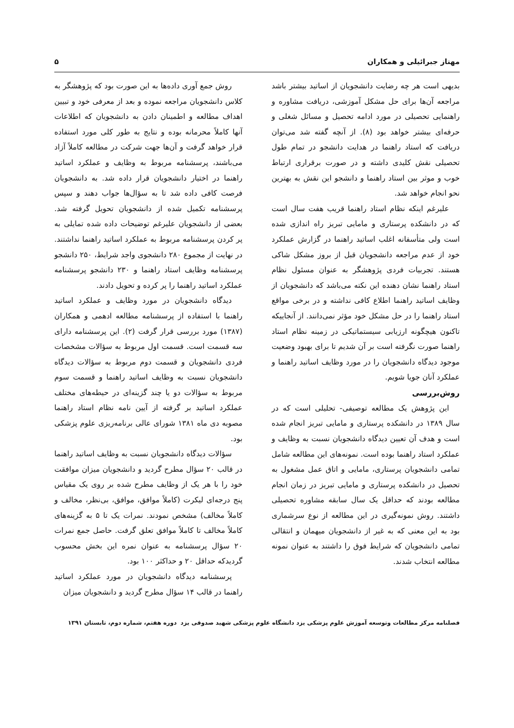مهناز جبرائیلی و همکاران ۵
بدیهی است هر چه رضایت دانشجویان از اساتید بیشتر باشد مراجعه آن‌ها برای حل مشکل آموزشی، دریافت مشاوره و راهنمایی تحصیلی در مورد ادامه تحصیل و مسائل شغلی و حرفه‌ای بیشتر خواهد بود (۸). از آنچه گفته شد می‌توان دریافت که استاد راهنما در هدایت دانشجو در تمام طول تحصیلی نقش کلیدی داشته و در صورت برقراری ارتباط خوب و موثر بین استاد راهنما و دانشجو این نقش به بهترین نحو انجام خواهد شد.
علیرغم اینکه نظام استاد راهنما قریب هفت سال است که در دانشکده پرستاری و مامایی تبریز راه اندازی شده است ولی متأسفانه اغلب اساتید راهنما در گزارش عملکرد خود از عدم مراجعه دانشجویان قبل از بروز مشکل شاکی هستند. تجربیات فردی پژوهشگر به عنوان مسئول نظام استاد راهنما نشان دهنده این نکته می‌باشد که دانشجویان از وظایف اساتید راهنما اطلاع کافی نداشته و در برخی مواقع استاد راهنما را در حل مشکل خود مؤثر نمی‌دانند. از آنجاییکه تاکنون هیچگونه ارزیابی سیستماتیکی در زمینه نظام استاد راهنما صورت نگرفته است بر آن شدیم تا برای بهبود وضعیت موجود دیدگاه دانشجویان را در مورد وظایف اساتید راهنما و عملکرد آنان جویا شویم.
روش‌بررسی
این پژوهش یک مطالعه توصیفی- تحلیلی است که در سال ۱۳۸۹ در دانشکده پرستاری و مامایی تبریز انجام شده است و هدف آن تعیین دیدگاه دانشجویان نسبت به وظایف و عملکرد استاد راهنما بوده است. نمونه‌های این مطالعه شامل تمامی دانشجویان پرستاری، مامایی و اتاق عمل مشغول به تحصیل در دانشکده پرستاری و مامایی تبریز در زمان انجام مطالعه بودند که حداقل یک سال سابقه مشاوره تحصیلی داشتند. روش نمونه‌گیری در این مطالعه از نوع سرشماری بود به این معنی که به غیر از دانشجویان میهمان و انتقالی تمامی دانشجویان که شرایط فوق را داشتند به عنوان نمونه مطالعه انتخاب شدند.
روش جمع آوری داده‌ها به این صورت بود که پژوهشگر به کلاس دانشجویان مراجعه نموده و بعد از معرفی خود و تبیین اهداف مطالعه و اطمینان دادن به دانشجویان که اطلاعات آنها کاملاً محرمانه بوده و نتایج به طور کلی مورد استفاده قرار خواهد گرفت و آن‌ها جهت شرکت در مطالعه کاملاً آزاد می‌باشند، پرسشنامه مربوط به وظایف و عملکرد اساتید راهنما در اختیار دانشجویان قرار داده شد. به دانشجویان فرصت کافی داده شد تا به سؤال‌ها جواب دهند و سپس پرسشنامه تکمیل شده از دانشجویان تحویل گرفته شد. بعضی از دانشجویان علیرغم توضیحات داده شده تمایلی به پر کردن پرسشنامه مربوط به عملکرد اساتید راهنما نداشتند. در نهایت از مجموع ۲۸۰ دانشجوی واجد شرایط، ۲۵۰ دانشجو پرسشنامه وظایف استاد راهنما و ۲۳۰ دانشجو پرسشنامه عملکرد اساتید راهنما را پر کرده و تحویل دادند.
دیدگاه دانشجویان در مورد وظایف و عملکرد اساتید راهنما با استفاده از پرسشنامه مطالعه ادهمی و همکاران (۱۳۸۷) مورد بررسی قرار گرفت (۲). این پرسشنامه دارای سه قسمت است. قسمت اول مربوط به سؤالات مشخصات فردی دانشجویان و قسمت دوم مربوط به سؤالات دیدگاه دانشجویان نسبت به وظایف اساتید راهنما و قسمت سوم مربوط به سؤالات دو یا چند گزینه‌ای در حیطه‌های مختلف عملکرد اساتید بر گرفته از آیین نامه نظام استاد راهنما مصوبه دی ماه ۱۳۸۱ شورای عالی برنامه‌ریزی علوم پزشکی بود.
سؤالات دیدگاه دانشجویان نسبت به وظایف اساتید راهنما در قالب ۲۰ سؤال مطرح گردید و دانشجویان میزان موافقت خود را با هر یک از وظایف مطرح شده بر روی یک مقیاس پنج درجه‌ای لیکرت (کاملاً موافق، موافق، بی‌نظر، مخالف و کاملاً مخالف) مشخص نمودند. نمرات یک تا ۵ به گزینه‌های کاملاً مخالف تا کاملاً موافق تعلق گرفت. حاصل جمع نمرات ۲۰ سؤال پرسشنامه به عنوان نمره این بخش محسوب گردیدکه حداقل ۲۰ و حداکثر ۱۰۰ بود.
پرسشنامه دیدگاه دانشجویان در مورد عملکرد اساتید راهنما در قالب ۱۴ سؤال مطرح گردید و دانشجویان میزان
فصلنامه مرکز مطالعات وتوسعه آموزش علوم پزشکی یزد دانشگاه علوم پزشکی شهید صدوقی یزد دوره هفتم، شماره دوم، تابستان ۱۳۹۱